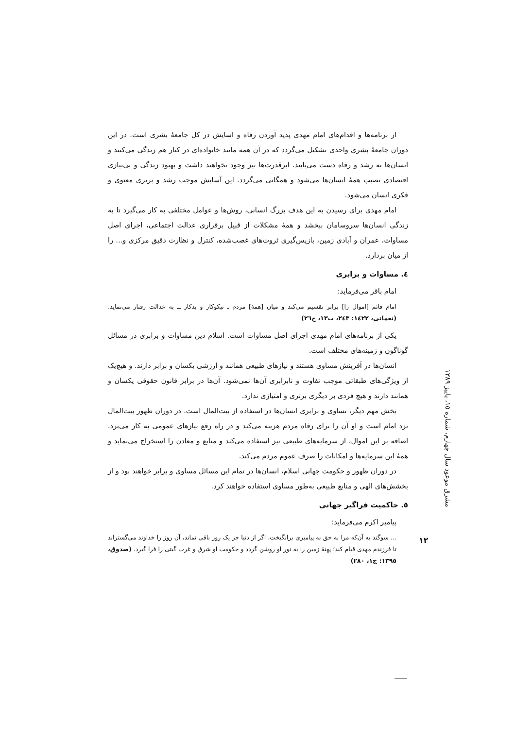از برنامه‌ها و اقدام‌های امام مهدی پدید آوردن رفاه و آسایش در کل جامعهٔ بشری است. در این دوران جامعهٔ بشری واحدی تشکیل می‌گردد که در آن همه مانند خانواده‌ای در کنار هم زندگی می‌کنند و انسان‌ها به رشد و رفاه دست می‌یابند. ابرقدرت‌ها نیز وجود نخواهند داشت و بهبود زندگی و بی‌نیازی اقتصادی نصیب همهٔ انسان‌ها می‌شود و همگانی می‌گردد. این آسایش موجب رشد و برتری معنوی و فکری انسان می‌شود.
امام مهدی برای رسیدن به این هدف بزرگ انسانی، روش‌ها و عوامل مختلفی به کار می‌گیرد تا به زندگی انسان‌ها سروسامان ببخشد و همهٔ مشکلات از قبیل برقراری عدالت اجتماعی، اجرای اصل مساوات، عمران و آبادی زمین، بازپس‌گیری ثروت‌های غصب‌شده، کنترل و نظارت دقیق مرکزی و... را از میان بردارد.
٤. مساوات و برابری
امام باقر می‌فرماید:
امام قائم [اموال را] برابر تقسیم می‌کند و میان [همهٔ] مردم ـ نیکوکار و بدکار ــ به عدالت رفتار می‌نماید. (نعمانی، ١٤٢٢: ٢٤٣، ب١٣، ح٢٦)
یکی از برنامه‌های امام مهدی اجرای اصل مساوات است. اسلام دین مساوات و برابری در مسائل گوناگون و زمینه‌های مختلف است.
انسان‌ها در آفرینش مساوی هستند و نیازهای طبیعی همانند و ارزشی یکسان و برابر دارند. و هیچ‌یک از ویژگی‌های طبقاتی موجب تفاوت و نابرابری آن‌ها نمی‌شود. آن‌ها در برابر قانون حقوقی یکسان و همانند دارند و هیچ فردی بر دیگری برتری و امتیازی ندارد.
بخش مهم دیگر، تساوی و برابری انسان‌ها در استفاده از بیت‌المال است. در دوران ظهور بیت‌المال نزد امام است و او آن را برای رفاه مردم هزینه می‌کند و در راه رفع نیازهای عمومی به کار می‌برد. اضافه بر این اموال، از سرمایه‌های طبیعی نیز استفاده می‌کند و منابع و معادن را استخراج می‌نماید و همهٔ این سرمایه‌ها و امکانات را صرف عموم مردم می‌کند.
در دوران ظهور و حکومت جهانی اسلام، انسان‌ها در تمام این مسائل مساوی و برابر خواهند بود و از بخشش‌های الهی و منابع طبیعی به‌طور مساوی استفاده خواهند کرد.
٥. حاکمیت فراگیر جهانی
پیامبر اکرم می‌فرماید:
... سوگند به آن‌که مرا به حق به پیامبری برانگیخت، اگر از دنیا جز یک روز باقی نماند، آن روز را خداوند می‌گستراند تا فرزندم مهدی قیام کند؛ پهنهٔ زمین را به نور او روشن گردد و حکومت او شرق و غرب گیتی را فرا گیرد. (صدوق، ١٣٩٥: ج١، ٢٨٠)
مشرق موعود سال چهارم، شماره ١٥، پاییز ١٣٨٩
١٢